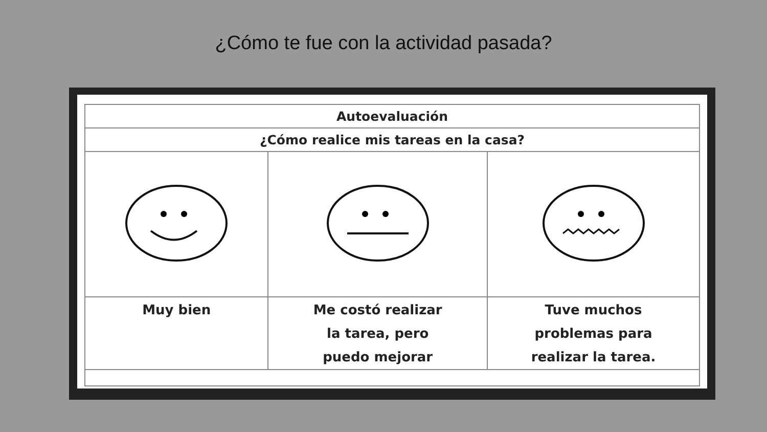¿Cómo te fue con la actividad pasada?
| Autoevaluación | | |
| ¿Cómo realice mis tareas en la casa? | | |
| Muy bien | Me costó realizar la tarea, pero puedo mejorar | Tuve muchos problemas para realizar la tarea. |